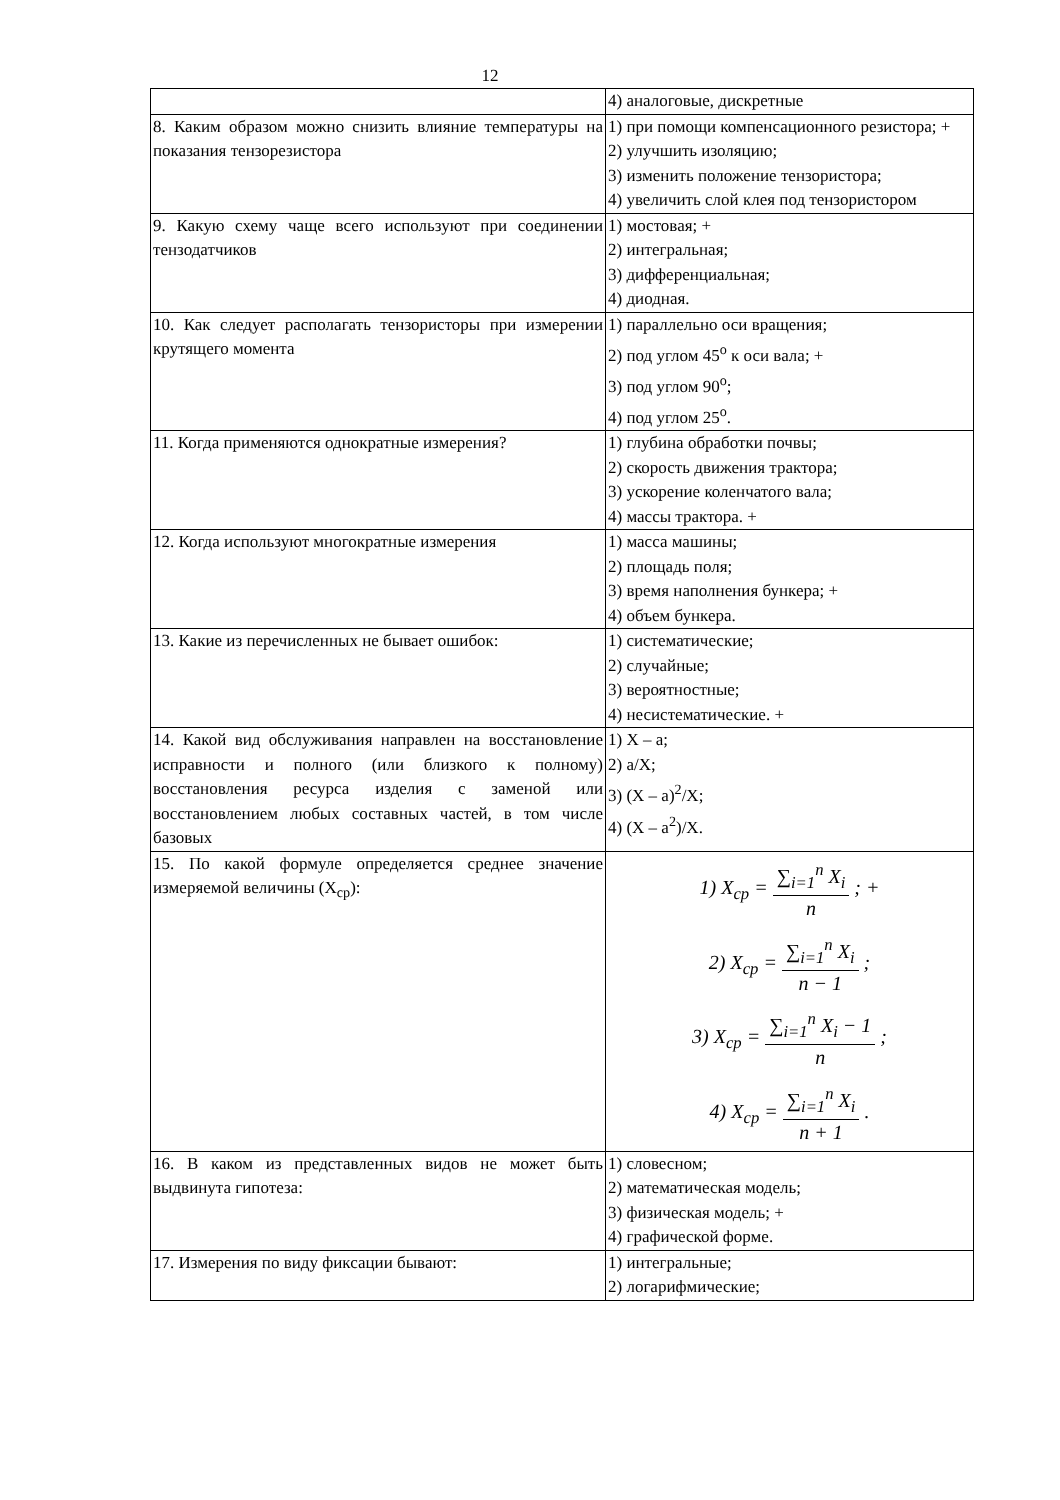12
| | 4) аналоговые, дискретные |
| 8. Каким образом можно снизить влияние температуры на показания тензорезистора | 1) при помощи компенсационного резистора; + 2) улучшить изоляцию; 3) изменить положение тензористора; 4) увеличить слой клея под тензористором |
| 9. Какую схему чаще всего используют при соединении тензодатчиков | 1) мостовая; + 2) интегральная; 3) дифференциальная; 4) диодная. |
| 10. Как следует располагать тензористоры при измерении крутящего момента | 1) параллельно оси вращения; 2) под углом 45<sup>o</sup> к оси вала; + 3) под углом 90<sup>o</sup>; 4) под углом 25<sup>o</sup>. |
| 11. Когда применяются однократные измерения? | 1) глубина обработки почвы; 2) скорость движения трактора; 3) ускорение коленчатого вала; 4) массы трактора. + |
| 12. Когда используют многократные измерения | 1) масса машины; 2) площадь поля; 3) время наполнения бункера; + 4) объем бункера. |
| 13. Какие из перечисленных не бывает ошибок: | 1) систематические; 2) случайные; 3) вероятностные; 4) несистематические. + |
| 14. Какой вид обслуживания направлен на восстановление исправности и полного (или близкого к полному) восстановления ресурса изделия с заменой или восстановлением любых составных частей, в том числе базовых | 1) X – a; 2) a/X; 3) (X – a)<sup>2</sup>/X; 4) (X – a<sup>2</sup>)/X. |
| 15. По какой формуле определяется среднее значение измеряемой величины (X<sub>ср</sub>): | 1) X<sub>cp</sub> = ∑<sub>i=1</sub><sup>n</sup> X<sub>i</sub> n ; + 2) X<sub>cp</sub> = ∑<sub>i=1</sub><sup>n</sup> X<sub>i</sub> n − 1 ; 3) X<sub>cp</sub> = ∑<sub>i=1</sub><sup>n</sup> X<sub>i</sub> − 1 n ; 4) X<sub>cp</sub> = ∑<sub>i=1</sub><sup>n</sup> X<sub>i</sub> n + 1 . |
| 16. В каком из представленных видов не может быть выдвинута гипотеза: | 1) словесном; 2) математическая модель; 3) физическая модель; + 4) графической форме. |
| 17. Измерения по виду фиксации бывают: | 1) интегральные; 2) логарифмические; |